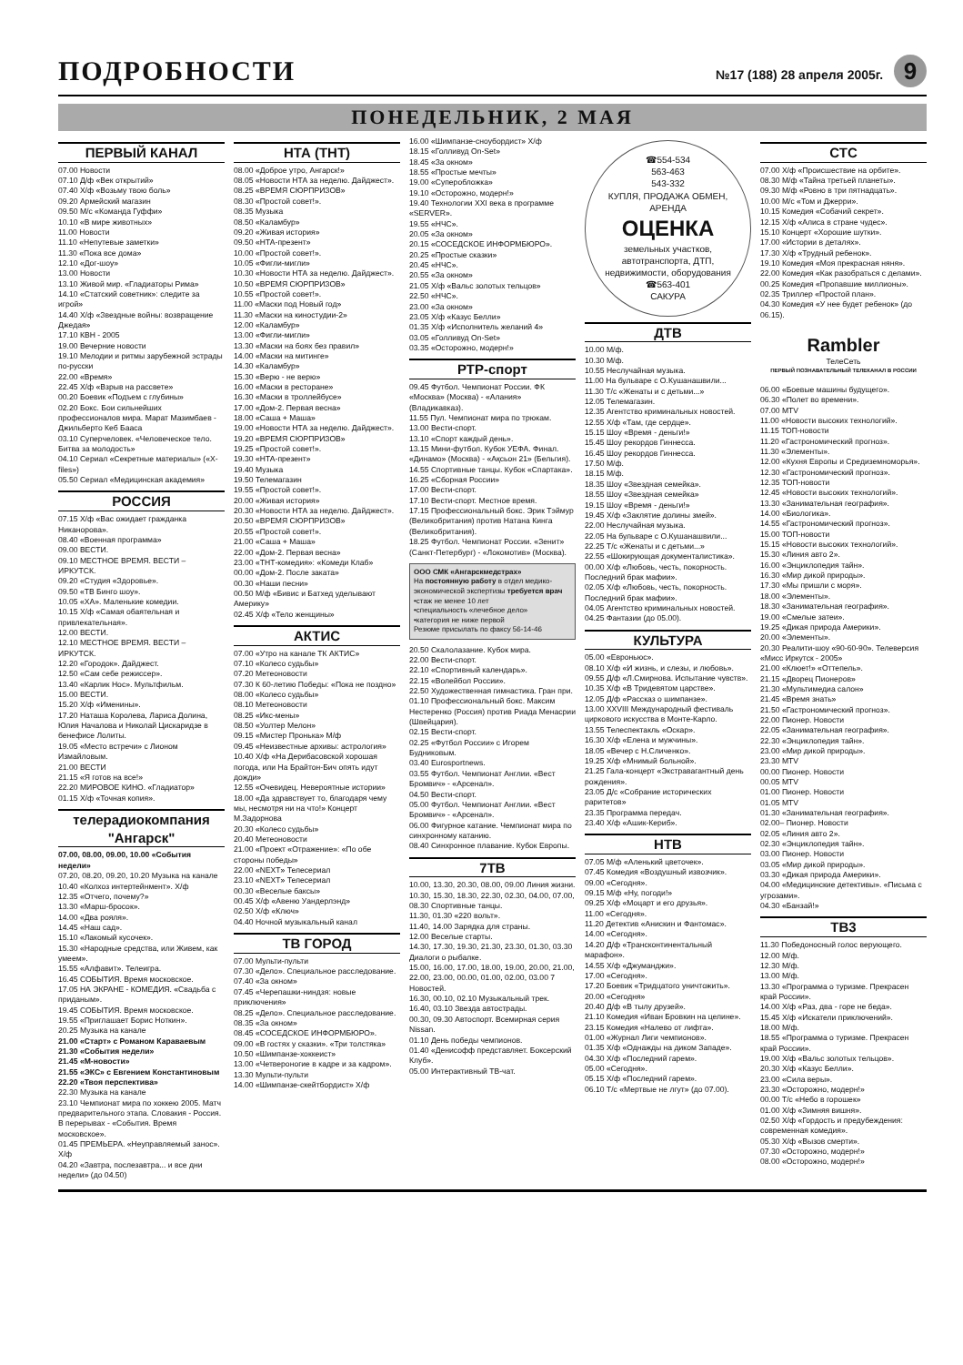ПОДРОБНОСТИ
№17 (188) 28 апреля 2005г. 9
ПОНЕДЕЛЬНИК, 2 МАЯ
ПЕРВЫЙ КАНАЛ
07.00 Новости
07.10 Д/ф «Век открытий»
07.40 Х/ф «Возьму твою боль»
09.20 Армейский магазин
09.50 М/с «Команда Гуффи»
10.10 «В мире животных»
11.00 Новости
11.10 «Непутевые заметки»
11.30 «Пока все дома»
12.10 «Дог-шоу»
13.00 Новости
13.10 Живой мир. «Гладиаторы Рима»
14.10 «Статский советник»: следите за игрой»
14.40 Х/ф «Звездные войны: возвращение Джедая»
17.10 КВН - 2005
19.00 Вечерние новости
19.10 Мелодии и ритмы зарубежной эстрады по-русски
22.00 «Время»
22.45 Х/ф «Взрыв на рассвете»
00.20 Боевик «Подъем с глубины»
02.20 Бокс. Бои сильнейших профессионалов мира. Марат Мазимбаев - Джильберто Кеб Бааса
03.10 Суперчеловек. «Человеческое тело. Битва за молодость»
04.10 Сериал «Секретные материалы» («X-files»)
05.50 Сериал «Медицинская академия»
РОССИЯ
07.15 Х/ф «Вас ожидает гражданка Никанорова».
08.40 «Военная программа»
09.00 ВЕСТИ.
09.10 МЕСТНОЕ ВРЕМЯ. ВЕСТИ – ИРКУТСК.
09.20 «Студия «Здоровье».
09.50 «ТВ Бинго шоу».
10.05 «ХА». Маленькие комедии.
10.15 Х/ф «Самая обаятельная и привлекательная».
12.00 ВЕСТИ.
12.10 МЕСТНОЕ ВРЕМЯ. ВЕСТИ – ИРКУТСК.
12.20 «Городок». Дайджест.
12.50 «Сам себе режиссер».
13.40 «Карлик Нос». Мультфильм.
15.00 ВЕСТИ.
15.20 Х/ф «Именины».
17.20 Наташа Королева, Лариса Долина, Юлия Началова и Николай Цискаридзе в бенефисе Лолиты.
19.05 «Место встречи» с Лионом Измайловым.
21.00 ВЕСТИ
21.15 «Я готов на все!»
22.20 МИРОВОЕ КИНО. «Гладиатор»
01.15 Х/ф «Точная копия».
телерадиокомпания "Ангарск"
07.00, 08.00, 09.00, 10.00 «События недели»
07.20, 08.20, 09.20, 10.20 Музыка на канале
10.40 «Колхоз интертейнмент». Х/ф
12.35 «Отчего, почему?»
13.30 «Марш-бросок».
14.00 «Два рояля».
14.45 «Наш сад».
15.10 «Лакомый кусочек».
15.30 «Народные средства, или Живем, как умеем».
15.55 «Алфавит». Телеигра.
16.45 СОБЫТИЯ. Время московское.
17.05 НА ЭКРАНЕ - КОМЕДИЯ. «Свадьба с приданым».
19.45 СОБЫТИЯ. Время московское.
19.55 «Приглашает Борис Ноткин».
20.25 Музыка на канале
21.00 «Старт» с Романом Караваевым
21.30 «События недели»
21.45 «М-новости»
21.55 «ЭКС» с Евгением Константиновым
22.20 «Твоя перспектива»
22.30 Музыка на канале
23.10 Чемпионат мира по хоккею 2005. Матч предварительного этапа. Словакия - Россия. В перерывах - «События. Время московское».
01.45 ПРЕМЬЕРА. «Неуправляемый занос». Х/ф
04.20 «Завтра, послезавтра... и все дни недели» (до 04.50)
НТА (ТНТ)
08.00 «Доброе утро, Ангарск!»
08.05 «Новости НТА за неделю. Дайджест».
08.25 «ВРЕМЯ СЮРПРИЗОВ»
08.30 «Простой совет!».
08.35 Музыка
08.50 «Каламбур»
09.20 «Живая история»
09.50 «НТА-презент»
10.00 «Простой совет!».
10.05 «Фигли-мигли»
10.30 «Новости НТА за неделю. Дайджест».
10.50 «ВРЕМЯ СЮРПРИЗОВ»
10.55 «Простой совет!».
11.00 «Маски под Новый год»
11.30 «Маски на киностудии-2»
12.00 «Каламбур»
13.00 «Фигли-мигли»
13.30 «Маски на боях без правил»
14.00 «Маски на митинге»
14.30 «Каламбур»
15.30 «Верю - не верю»
16.00 «Маски в ресторане»
16.30 «Маски в троллейбусе»
17.00 «Дом-2. Первая весна»
18.00 «Саша + Маша»
19.00 «Новости НТА за неделю. Дайджест».
19.20 «ВРЕМЯ СЮРПРИЗОВ»
19.25 «Простой совет!».
19.30 «НТА-презент»
19.40 Музыка
19.50 Телемагазин
19.55 «Простой совет!».
20.00 «Живая история»
20.30 «Новости НТА за неделю. Дайджест».
20.50 «ВРЕМЯ СЮРПРИЗОВ»
20.55 «Простой совет!».
21.00 «Саша + Маша»
22.00 «Дом-2. Первая весна»
23.00 «ТНТ-комедия»: «Комеди Клаб»
00.00 «Дом-2. После заката»
00.30 «Наши песни»
00.50 М/ф «Бивис и Батхед уделывают Америку»
02.45 Х/ф «Тело женщины»
АКТИС
07.00 «Утро на канале ТК АКТИС»
07.10 «Колесо судьбы»
07.20 Метеоновости
07.30 К 60-летию Победы: «Пока не поздно»
08.00 «Колесо судьбы»
08.10 Метеоновости
08.25 «Икс-мены»
08.50 «Уолтер Мелон»
09.15 «Мистер Пронька» М/ф
09.45 «Неизвестные архивы: астрология»
10.40 Х/ф «На Дерибасовской хорошая погода, или На Брайтон-Бич опять идут дожди»
12.55 «Очевидец. Невероятные истории»
18.00 «Да здравствует то, благодаря чему мы, несмотря ни на что!» Концерт М.Задорнова
20.30 «Колесо судьбы»
20.40 Метеоновости
21.00 «Проект «Отражение»: «По обе стороны победы»
22.00 «NEXT» Телесериал
23.10 «NEXT» Телесериал
00.30 «Веселые баксы»
00.45 Х/ф «Авеню Уандерлэнд»
02.50 Х/ф «Ключ»
04.40 Ночной музыкальный канал
ТВ ГОРОД
07.00 Мульти-пульти
07.30 «Дело». Специальное расследование.
07.40 «За окном»
07.45 «Черепашки-ниндзя: новые приключения»
08.25 «Дело». Специальное расследование.
08.35 «За окном»
08.45 «СОСЕДСКОЕ ИНФОРМБЮРО».
09.00 «В гостях у сказки». «Три толстяка»
10.50 «Шимпанзе-хоккеист»
13.00 «Четвероногие в кадре и за кадром».
13.30 Мульти-пульти
14.00 «Шимпанзе-скейтбордист» Х/ф
16.00 «Шимпанзе-сноубордист» Х/ф
18.15 «Голливуд On-Set»
18.45 «За окном»
18.55 «Простые мечты»
19.00 «Суперобложка»
19.10 «Осторожно, модерн!»
19.40 Технологии XXI века в программе «SERVER».
19.55 «НЧС».
20.05 «За окном»
20.15 «СОСЕДСКОЕ ИНФОРМБЮРО».
20.25 «Простые сказки»
20.45 «НЧС».
20.55 «За окном»
21.05 Х/ф «Вальс золотых тельцов»
22.50 «НЧС».
23.00 «За окном»
23.05 Х/ф «Казус Белли»
01.35 Х/ф «Исполнитель желаний 4»
03.05 «Голливуд On-Set»
03.35 «Осторожно, модерн!»
РТР-спорт
09.45 Футбол. Чемпионат России. ФК «Москва» (Москва) - «Алания» (Владикавказ).
11.55 Пул. Чемпионат мира по трюкам.
13.00 Вести-спорт.
13.10 «Спорт каждый день».
13.15 Мини-футбол. Кубок УЕФА. Финал. «Динамо» (Москва) - «Ақсьон 21» (Бельгия).
14.55 Спортивные танцы. Кубок «Спартака».
16.25 «Сборная России»
17.00 Вести-спорт.
17.10 Вести-спорт. Местное время.
17.15 Профессиональный бокс. Эрик Тэймур (Великобритания) против Натана Кинга (Великобритания).
18.25 Футбол. Чемпионат России. «Зенит» (Санкт-Петербург) - «Локомотив» (Москва).
ООО СМК «Ангарскмедстрах»
На постоянную работу в отдел медико-экономической экспертизы требуется врач
•стаж не менее 10 лет
•специальность «лечебное дело»
•категория не ниже первой
Резюме присылать по факсу 56-14-46
20.50 Скалолазание. Кубок мира.
22.00 Вести-спорт.
22.10 «Спортивный календарь».
22.15 «Волейбол России».
22.50 Художественная гимнастика. Гран при.
01.10 Профессиональный бокс. Максим Нестеренко (Россия) против Риада Менасрии (Швейцария).
02.15 Вести-спорт.
02.25 «Футбол России» с Игорем Будниковым.
03.40 Eurosportnews.
03.55 Футбол. Чемпионат Англии. «Вест Бромвич» - «Арсенал».
04.50 Вести-спорт.
05.00 Футбол. Чемпионат Англии. «Вест Бромвич» - «Арсенал».
06.00 Фигурное катание. Чемпионат мира по синхронному катанию.
08.40 Синхронное плавание. Кубок Европы.
7ТВ
10.00, 13.30, 20.30, 08.00, 09.00 Линия жизни.
10.30, 15.30, 18.30, 22.30, 02.30, 04.00, 07.00, 08.30 Спортивные танцы.
11.30, 01.30 «220 вольт».
11.40, 14.00 Зарядка для страны.
12.00 Веселые старты.
14.30, 17.30, 19.30, 21.30, 23.30, 01.30, 03.30 Диалоги о рыбалке.
15.00, 16.00, 17.00, 18.00, 19.00, 20.00, 21.00, 22.00, 23.00, 00.00, 01.00, 02.00, 03.00 7 Новостей.
16.30, 00.10, 02.10 Музыкальный трек.
16.40, 03.10 Звезда автострады.
00.30, 09.30 Автоспорт. Всемирная серия Nissan.
01.10 День победы чемпионов.
01.40 «Денисофф представляет. Боксерский Клуб».
05.00 Интерактивный ТВ-чат.
☎554-534
563-463
543-332
КУПЛЯ, ПРОДАЖА ОБМЕН, АРЕНДА
ОЦЕНКА
земельных участков, автотранспорта, ДТП, недвижимости, оборудования
☎563-401
САКУРА
ДТВ
10.00 М/ф.
10.30 М/ф.
10.55 Неслучайная музыка.
11.00 На бульваре с О.Кушанашвили...
11.30 Т/с «Женаты и с детьми...»
12.05 Телемагазин.
12.35 Агентство криминальных новостей.
12.55 Х/ф «Там, где сердце».
15.15 Шоу «Время - деньги!»
15.45 Шоу рекордов Гиннесса.
16.45 Шоу рекордов Гиннесса.
17.50 М/ф.
18.15 М/ф.
18.35 Шоу «Звездная семейка».
18.55 Шоу «Звездная семейка»
19.15 Шоу «Время - деньги!»
19.45 Х/ф «Заклятие долины змей».
22.00 Неслучайная музыка.
22.05 На бульваре с О.Кушанашвили...
22.25 Т/с «Женаты и с детьми...»
22.55 «Шокирующая документалистика».
00.00 Х/ф «Любовь, честь, покорность. Последний брак мафии».
02.05 Х/ф «Любовь, честь, покорность. Последний брак мафии».
04.05 Агентство криминальных новостей.
04.25 Фантазии (до 05.00).
КУЛЬТУРА
05.00 «Евроньюс».
08.10 Х/ф «И жизнь, и слезы, и любовь».
09.55 Д/ф «Л.Смирнова. Испытание чувств».
10.35 Х/ф «В Тридевятом царстве».
12.05 Д/ф «Рассказ о шимпанзе».
13.00 XXVIII Международный фестиваль циркового искусства в Монте-Карло.
13.55 Телеспектакль «Оскар».
16.30 Х/ф «Елена и мужчины».
18.05 «Вечер с Н.Сличенко».
19.25 Х/ф «Мнимый больной».
21.25 Гала-концерт «Экстравагантный день рождения».
23.05 Д/с «Собрание исторических раритетов»
23.35 Программа передач.
23.40 Х/ф «Ашик-Кериб».
НТВ
07.05 М/ф «Аленький цветочек».
07.45 Комедия «Воздушный извозчик».
09.00 «Сегодня».
09.15 М/ф «Ну, погоди!»
09.25 Х/ф «Моцарт и его друзья».
11.00 «Сегодня».
11.20 Детектив «Анискин и Фантомас».
14.00 «Сегодня».
14.20 Д/ф «Трансконтинентальный марафон».
14.55 Х/ф «Джуманджи».
17.00 «Сегодня».
17.20 Боевик «Тридцатого уничтожить».
20.00 «Сегодня»
20.40 Д/ф «В тылу друзей».
21.10 Комедия «Иван Бровкин на целине».
23.15 Комедия «Налево от лифта».
01.00 «Журнал Лиги чемпионов».
01.35 Х/ф «Однажды на диком Западе».
04.30 Х/ф «Последний гарем».
05.00 «Сегодня».
05.15 Х/ф «Последний гарем».
06.10 Т/с «Мертвые не лгут» (до 07.00).
СТС
07.00 Х/ф «Происшествие на орбите».
08.30 М/ф «Тайна третьей планеты».
09.30 М/ф «Ровно в три пятнадцать».
10.00 М/с «Том и Джерри».
10.15 Комедия «Собачий секрет».
12.15 Х/ф «Алиса в стране чудес».
15.10 Концерт «Хорошие шутки».
17.00 «Истории в деталях».
17.30 Х/ф «Трудный ребенок».
19.10 Комедия «Моя прекрасная няня».
22.00 Комедия «Как разобраться с делами».
00.25 Комедия «Пропавшие миллионы».
02.35 Триллер «Простой план».
04.30 Комедия «У нее будет ребенок» (до 06.15).
Rambler
ТелеСеть
ПЕРВЫЙ ПОЗНАВАТЕЛЬНЫЙ ТЕЛЕКАНАЛ В РОССИИ
06.00 «Боевые машины будущего».
06.30 «Полет во времени».
07.00 MTV
11.00 «Новости высоких технологий».
11.15 ТОП-новости
11.20 «Гастрономический прогноз».
11.30 «Элементы».
12.00 «Кухня Европы и Средиземноморья».
12.30 «Гастрономический прогноз».
12.35 ТОП-новости
12.45 «Новости высоких технологий».
13.30 «Занимательная география».
14.00 «Биологика».
14.55 «Гастрономический прогноз».
15.00 ТОП-новости
15.15 «Новости высоких технологий».
15.30 «Линия авто 2».
16.00 «Энциклопедия тайн».
16.30 «Мир дикой природы».
17.30 «Мы пришли с моря».
18.00 «Элементы».
18.30 «Занимательная география».
19.00 «Смелые затеи».
19.25 «Дикая природа Америки».
20.00 «Элементы».
20.30 Реалити-шоу «90-60-90». Телеверсия «Мисс Иркутск - 2005»
21.00 «Клюет!» «Оттепель».
21.15 «Дворец Пионеров»
21.30 «Мультимедиа салон»
21.45 «Время знать»
21.50 «Гастрономический прогноз».
22.00 Пионер. Новости
22.05 «Занимательная география».
22.30 «Энциклопедия тайн».
23.00 «Мир дикой природы».
23.30 MTV
00.00 Пионер. Новости
00.05 MTV
01.00 Пионер. Новости
01.05 MTV
01.30 «Занимательная география».
02.00– Пионер. Новости
02.05 «Линия авто 2».
02.30 «Энциклопедия тайн».
03.00 Пионер. Новости
03.05 «Мир дикой природы».
03.30 «Дикая природа Америки».
04.00 «Медицинские детективы». «Письма с угрозами».
04.30 «Банзай!»
ТВ3
11.30 Победоносный голос верующего.
12.00 М/ф.
12.30 М/ф.
13.00 М/ф.
13.30 «Программа о туризме. Прекрасен край России».
14.00 Х/ф «Раз, два - горе не беда».
15.45 Х/ф «Искатели приключений».
18.00 М/ф.
18.55 «Программа о туризме. Прекрасен край России».
19.00 Х/ф «Вальс золотых тельцов».
20.30 Х/ф «Казус Белли».
23.00 «Сила веры».
23.30 «Осторожно, модерн!»
00.00 Т/с «Небо в горошек»
01.00 Х/ф «Зимняя вишня».
02.50 Х/ф «Гордость и предубеждения: современная комедия».
05.30 Х/ф «Вызов смерти».
07.30 «Осторожно, модерн!»
08.00 «Осторожно, модерн!»